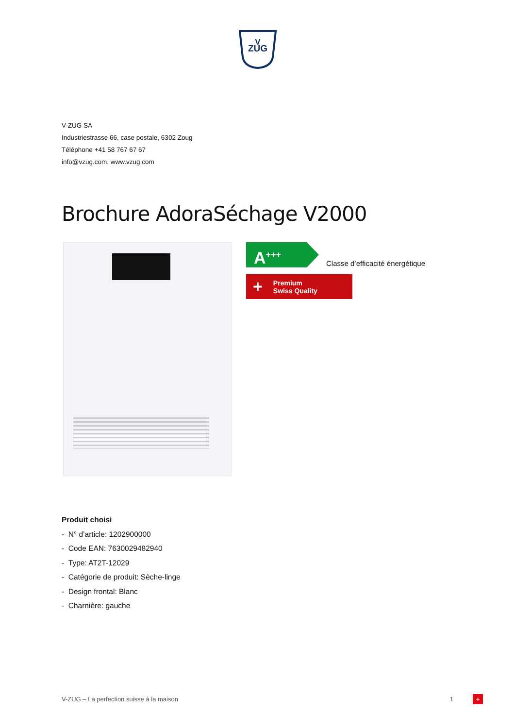V
ZUG
V-ZUG SA
Industriestrasse 66, case postale, 6302 Zoug
Téléphone +41 58 767 67 67
info@vzug.com, www.vzug.com
Brochure AdoraSéchage V2000
A<sup>+++</sup>
Classe d’efficacité énergétique
+ Premium
Swiss Quality
Produit choisi
- N° d’article: 1202900000
- Code EAN: 7630029482940
- Type: AT2T-12029
- Catégorie de produit: Sèche-linge
- Design frontal: Blanc
- Charnière: gauche
V-ZUG – La perfection suisse à la maison 1 +